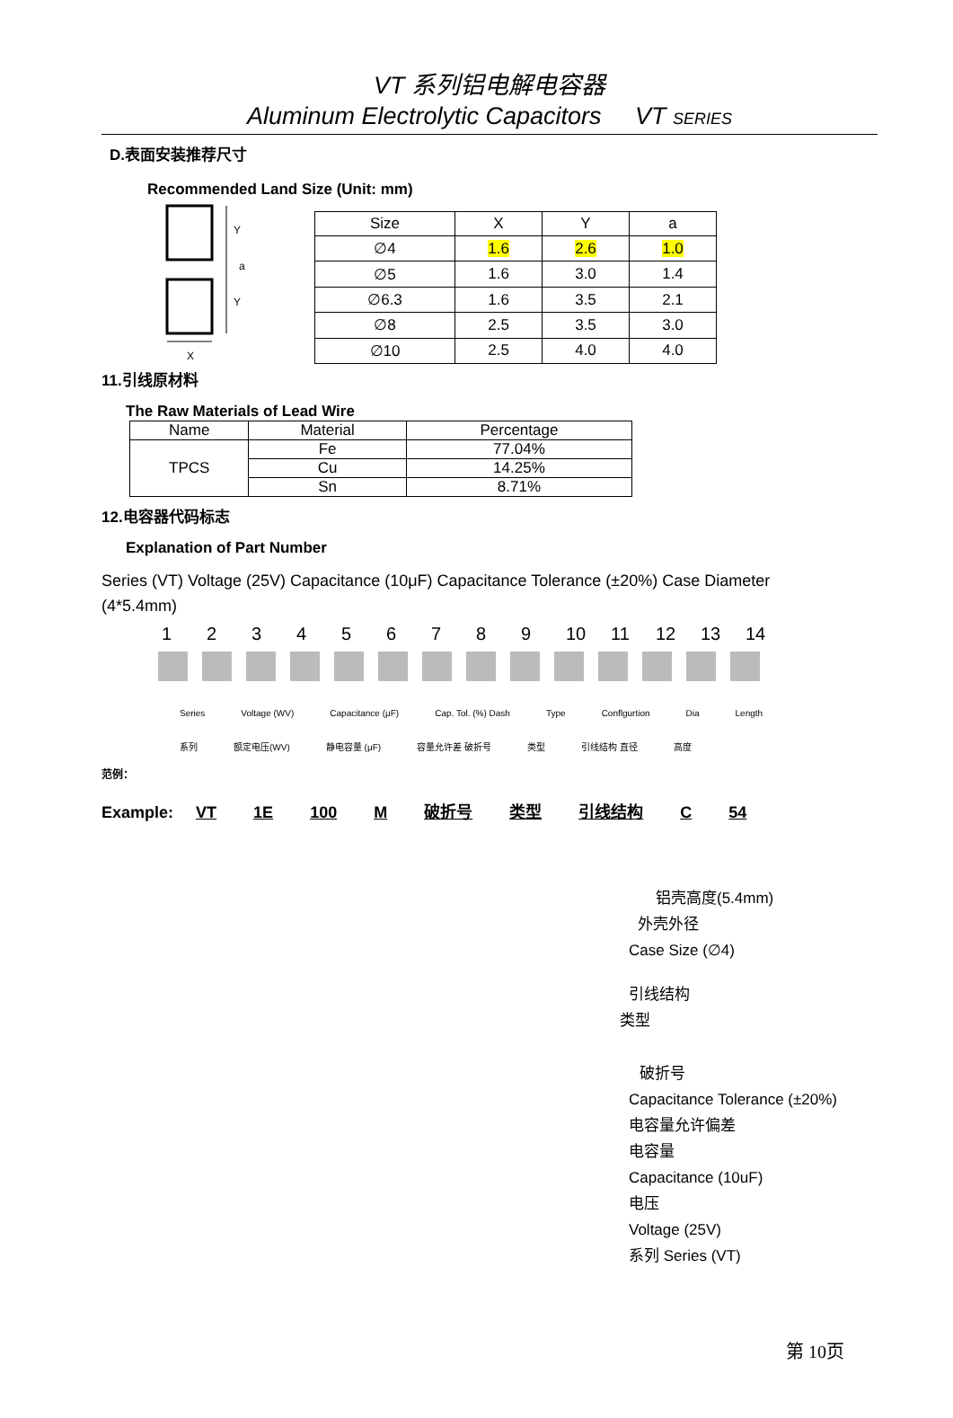VT 系列铝电解电容器
Aluminum Electrolytic Capacitors VT SERIES
D.表面安装推荐尺寸
Recommended Land Size (Unit: mm)
Y
a
Y
X
| Size | X | Y | a |
| ∅4 | 1.6 | 2.6 | 1.0 |
| ∅5 | 1.6 | 3.0 | 1.4 |
| ∅6.3 | 1.6 | 3.5 | 2.1 |
| ∅8 | 2.5 | 3.5 | 3.0 |
| ∅10 | 2.5 | 4.0 | 4.0 |
11.引线原材料
The Raw Materials of Lead Wire
| Name | Material | Percentage |
| TPCS | Fe | 77.04% |
| | Cu | 14.25% |
| | Sn | 8.71% |
12.电容器代码标志
Explanation of Part Number
Series (VT) Voltage (25V) Capacitance (10μF) Capacitance Tolerance (±20%) Case Diameter (4*5.4mm)
123456789 10 11 12 13 14
Series Voltage (WV) Capacitance (μF) Cap. Tol. (%) Dash Type Conflgurtion Dia Length
系列 额定电压(WV) 静电容量 (μF) 容量允许差 破折号 类型 引线结构 直径 高度
范例：
Example: VT 1E 100 M 破折号 类型 引线结构 C 54
铝壳高度(5.4mm)
外壳外径
Case Size (∅4)
引线结构
类型
破折号
Capacitance Tolerance (±20%)
电容量允许偏差
电容量
Capacitance (10uF)
电压
Voltage (25V)
系列 Series (VT)
第 10页